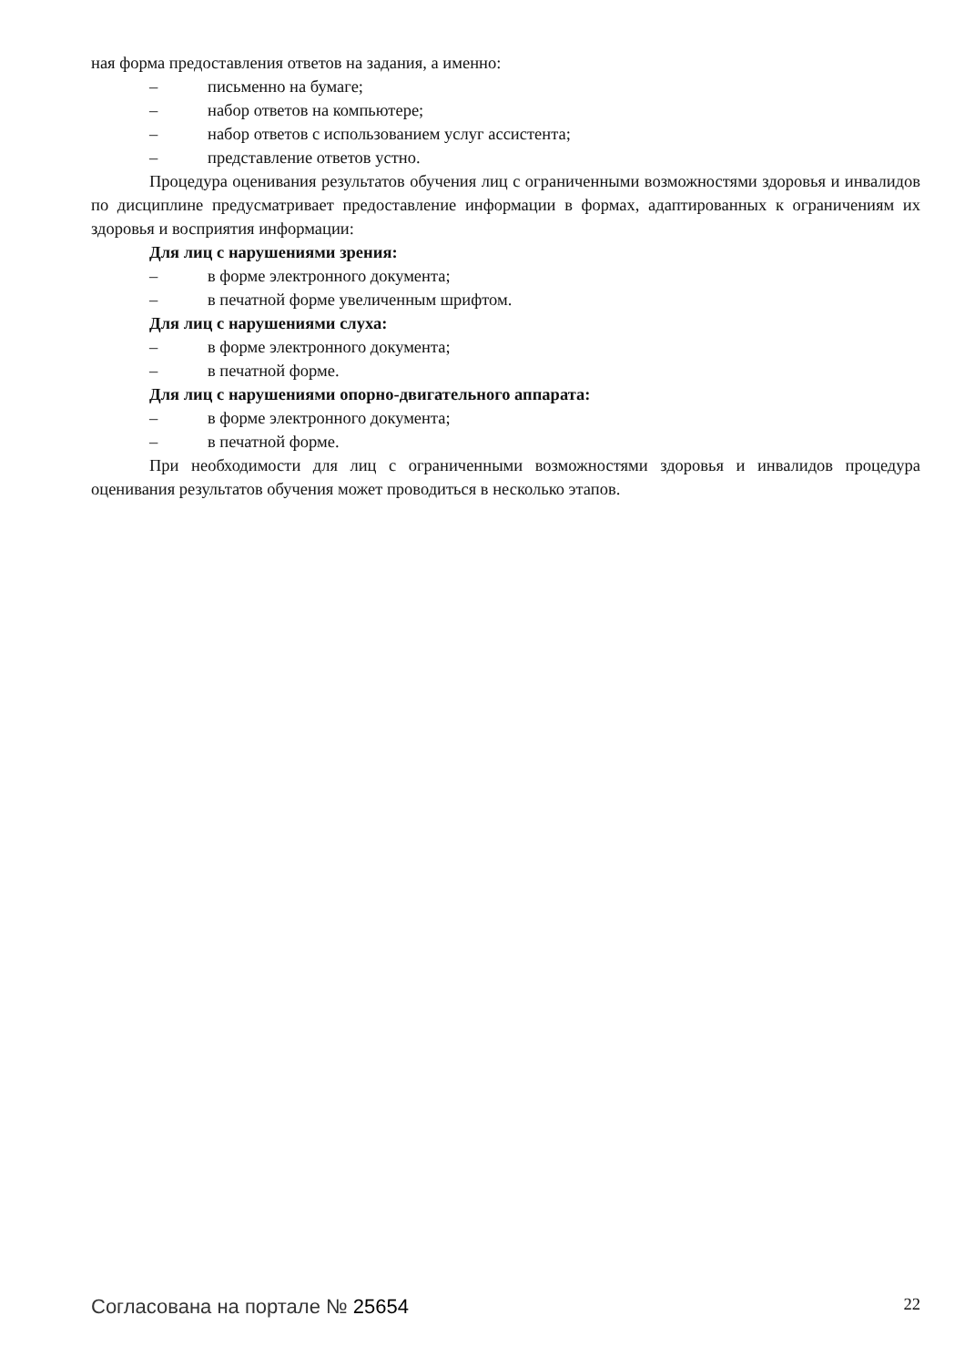ная форма предоставления ответов на задания, а именно:
– письменно на бумаге;
– набор ответов на компьютере;
– набор ответов с использованием услуг ассистента;
– представление ответов устно.
Процедура оценивания результатов обучения лиц с ограниченными возможностями здоровья и инвалидов по дисциплине предусматривает предоставление информации в формах, адаптированных к ограничениям их здоровья и восприятия информации:
Для лиц с нарушениями зрения:
– в форме электронного документа;
– в печатной форме увеличенным шрифтом.
Для лиц с нарушениями слуха:
– в форме электронного документа;
– в печатной форме.
Для лиц с нарушениями опорно-двигательного аппарата:
– в форме электронного документа;
– в печатной форме.
При необходимости для лиц с ограниченными возможностями здоровья и инвалидов процедура оценивания результатов обучения может проводиться в несколько этапов.
Согласована на портале № 25654 22